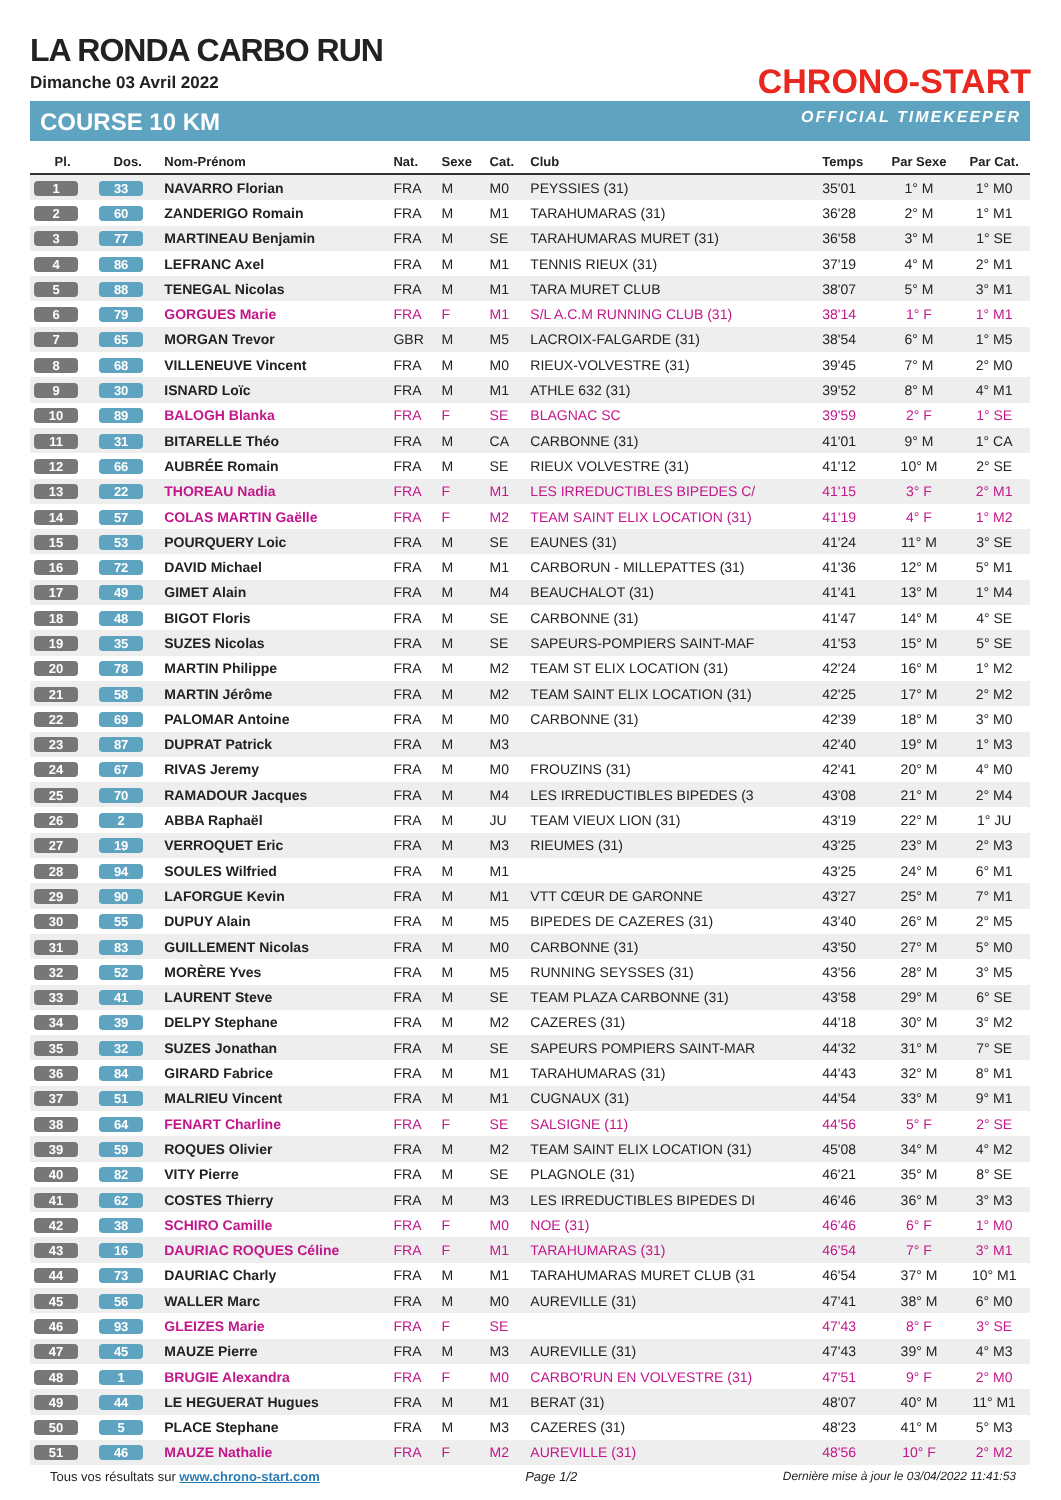LA RONDA CARBO RUN
Dimanche 03 Avril 2022
COURSE 10 KM
CHRONO-START
OFFICIAL TIMEKEEPER
| Pl. | Dos. | Nom-Prénom | Nat. | Sexe | Cat. | Club | Temps | Par Sexe | Par Cat. |
| --- | --- | --- | --- | --- | --- | --- | --- | --- | --- |
| 1 | 33 | NAVARRO Florian | FRA | M | M0 | PEYSSIES (31) | 35'01 | 1° M | 1° M0 |
| 2 | 60 | ZANDERIGO Romain | FRA | M | M1 | TARAHUMARAS (31) | 36'28 | 2° M | 1° M1 |
| 3 | 77 | MARTINEAU Benjamin | FRA | M | SE | TARAHUMARAS MURET (31) | 36'58 | 3° M | 1° SE |
| 4 | 86 | LEFRANC Axel | FRA | M | M1 | TENNIS RIEUX (31) | 37'19 | 4° M | 2° M1 |
| 5 | 88 | TENEGAL Nicolas | FRA | M | M1 | TARA MURET CLUB | 38'07 | 5° M | 3° M1 |
| 6 | 79 | GORGUES Marie | FRA | F | M1 | S/L A.C.M RUNNING CLUB (31) | 38'14 | 1° F | 1° M1 |
| 7 | 65 | MORGAN Trevor | GBR | M | M5 | LACROIX-FALGARDE (31) | 38'54 | 6° M | 1° M5 |
| 8 | 68 | VILLENEUVE Vincent | FRA | M | M0 | RIEUX-VOLVESTRE (31) | 39'45 | 7° M | 2° M0 |
| 9 | 30 | ISNARD Loïc | FRA | M | M1 | ATHLE 632 (31) | 39'52 | 8° M | 4° M1 |
| 10 | 89 | BALOGH Blanka | FRA | F | SE | BLAGNAC SC | 39'59 | 2° F | 1° SE |
| 11 | 31 | BITARELLE Théo | FRA | M | CA | CARBONNE (31) | 41'01 | 9° M | 1° CA |
| 12 | 66 | AUBRÉE Romain | FRA | M | SE | RIEUX VOLVESTRE (31) | 41'12 | 10° M | 2° SE |
| 13 | 22 | THOREAU Nadia | FRA | F | M1 | LES IRREDUCTIBLES BIPEDES C/ | 41'15 | 3° F | 2° M1 |
| 14 | 57 | COLAS MARTIN Gaëlle | FRA | F | M2 | TEAM SAINT ELIX LOCATION (31) | 41'19 | 4° F | 1° M2 |
| 15 | 53 | POURQUERY Loic | FRA | M | SE | EAUNES (31) | 41'24 | 11° M | 3° SE |
| 16 | 72 | DAVID Michael | FRA | M | M1 | CARBORUN - MILLEPATTES (31) | 41'36 | 12° M | 5° M1 |
| 17 | 49 | GIMET Alain | FRA | M | M4 | BEAUCHALOT (31) | 41'41 | 13° M | 1° M4 |
| 18 | 48 | BIGOT Floris | FRA | M | SE | CARBONNE (31) | 41'47 | 14° M | 4° SE |
| 19 | 35 | SUZES Nicolas | FRA | M | SE | SAPEURS-POMPIERS SAINT-MAF | 41'53 | 15° M | 5° SE |
| 20 | 78 | MARTIN Philippe | FRA | M | M2 | TEAM ST ELIX LOCATION (31) | 42'24 | 16° M | 1° M2 |
| 21 | 58 | MARTIN Jérôme | FRA | M | M2 | TEAM SAINT ELIX LOCATION (31) | 42'25 | 17° M | 2° M2 |
| 22 | 69 | PALOMAR Antoine | FRA | M | M0 | CARBONNE (31) | 42'39 | 18° M | 3° M0 |
| 23 | 87 | DUPRAT Patrick | FRA | M | M3 | | 42'40 | 19° M | 1° M3 |
| 24 | 67 | RIVAS Jeremy | FRA | M | M0 | FROUZINS (31) | 42'41 | 20° M | 4° M0 |
| 25 | 70 | RAMADOUR Jacques | FRA | M | M4 | LES IRREDUCTIBLES BIPEDES (3 | 43'08 | 21° M | 2° M4 |
| 26 | 2 | ABBA Raphaël | FRA | M | JU | TEAM VIEUX LION (31) | 43'19 | 22° M | 1° JU |
| 27 | 19 | VERROQUET Eric | FRA | M | M3 | RIEUMES (31) | 43'25 | 23° M | 2° M3 |
| 28 | 94 | SOULES Wilfried | FRA | M | M1 | | 43'25 | 24° M | 6° M1 |
| 29 | 90 | LAFORGUE Kevin | FRA | M | M1 | VTT CŒUR DE GARONNE | 43'27 | 25° M | 7° M1 |
| 30 | 55 | DUPUY Alain | FRA | M | M5 | BIPEDES DE CAZERES (31) | 43'40 | 26° M | 2° M5 |
| 31 | 83 | GUILLEMENT Nicolas | FRA | M | M0 | CARBONNE (31) | 43'50 | 27° M | 5° M0 |
| 32 | 52 | MORÈRE Yves | FRA | M | M5 | RUNNING SEYSSES (31) | 43'56 | 28° M | 3° M5 |
| 33 | 41 | LAURENT Steve | FRA | M | SE | TEAM PLAZA CARBONNE (31) | 43'58 | 29° M | 6° SE |
| 34 | 39 | DELPY Stephane | FRA | M | M2 | CAZERES (31) | 44'18 | 30° M | 3° M2 |
| 35 | 32 | SUZES Jonathan | FRA | M | SE | SAPEURS POMPIERS SAINT-MAR | 44'32 | 31° M | 7° SE |
| 36 | 84 | GIRARD Fabrice | FRA | M | M1 | TARAHUMARAS (31) | 44'43 | 32° M | 8° M1 |
| 37 | 51 | MALRIEU Vincent | FRA | M | M1 | CUGNAUX (31) | 44'54 | 33° M | 9° M1 |
| 38 | 64 | FENART Charline | FRA | F | SE | SALSIGNE (11) | 44'56 | 5° F | 2° SE |
| 39 | 59 | ROQUES Olivier | FRA | M | M2 | TEAM SAINT ELIX LOCATION (31) | 45'08 | 34° M | 4° M2 |
| 40 | 82 | VITY Pierre | FRA | M | SE | PLAGNOLE (31) | 46'21 | 35° M | 8° SE |
| 41 | 62 | COSTES Thierry | FRA | M | M3 | LES IRREDUCTIBLES BIPEDES DI | 46'46 | 36° M | 3° M3 |
| 42 | 38 | SCHIRO Camille | FRA | F | M0 | NOE (31) | 46'46 | 6° F | 1° M0 |
| 43 | 16 | DAURIAC ROQUES Céline | FRA | F | M1 | TARAHUMARAS (31) | 46'54 | 7° F | 3° M1 |
| 44 | 73 | DAURIAC Charly | FRA | M | M1 | TARAHUMARAS MURET CLUB (31 | 46'54 | 37° M | 10° M1 |
| 45 | 56 | WALLER Marc | FRA | M | M0 | AUREVILLE (31) | 47'41 | 38° M | 6° M0 |
| 46 | 93 | GLEIZES Marie | FRA | F | SE | | 47'43 | 8° F | 3° SE |
| 47 | 45 | MAUZE Pierre | FRA | M | M3 | AUREVILLE (31) | 47'43 | 39° M | 4° M3 |
| 48 | 1 | BRUGIE Alexandra | FRA | F | M0 | CARBO'RUN EN VOLVESTRE (31) | 47'51 | 9° F | 2° M0 |
| 49 | 44 | LE HEGUERAT Hugues | FRA | M | M1 | BERAT (31) | 48'07 | 40° M | 11° M1 |
| 50 | 5 | PLACE Stephane | FRA | M | M3 | CAZERES (31) | 48'23 | 41° M | 5° M3 |
| 51 | 46 | MAUZE Nathalie | FRA | F | M2 | AUREVILLE (31) | 48'56 | 10° F | 2° M2 |
Tous vos résultats sur www.chrono-start.com Page 1/2 Dernière mise à jour le 03/04/2022 11:41:53